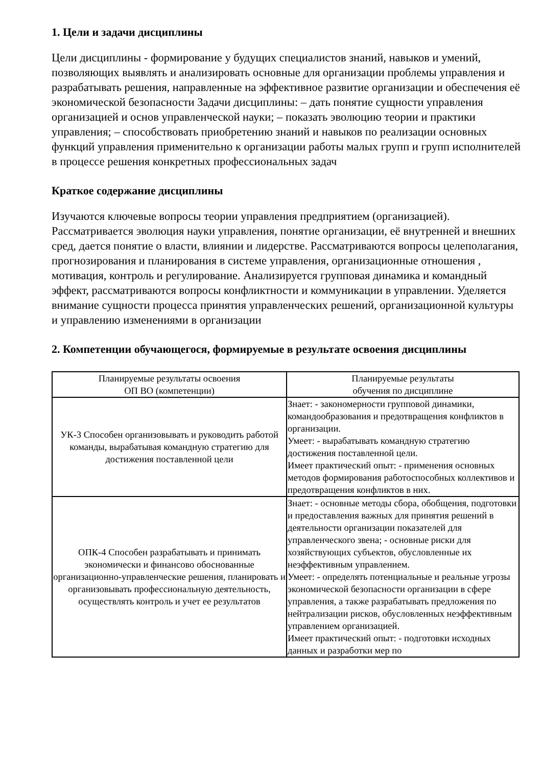1. Цели и задачи дисциплины
Цели дисциплины - формирование у будущих специалистов знаний, навыков и умений, позволяющих выявлять и анализировать основные для организации проблемы управления и разрабатывать решения, направленные на эффективное развитие организации и обеспечения её экономической безопасности Задачи дисциплины: – дать понятие сущности управления организацией и основ управленческой науки; – показать эволюцию теории и практики управления; – способствовать приобретению знаний и навыков по реализации основных функций управления применительно к организации работы малых групп и групп исполнителей в процессе решения конкретных профессиональных задач
Краткое содержание дисциплины
Изучаются ключевые вопросы теории управления предприятием (организацией). Рассматривается эволюция науки управления, понятие организации, её внутренней и внешних сред, дается понятие о власти, влиянии и лидерстве. Рассматриваются вопросы целеполагания, прогнозирования и планирования в системе управления, организационные отношения , мотивация, контроль и регулирование. Анализируется групповая динамика и командный эффект, рассматриваются вопросы конфликтности и коммуникации в управлении. Уделяется внимание сущности процесса принятия управленческих решений, организационной культуры и управлению изменениями в организации
2. Компетенции обучающегося, формируемые в результате освоения дисциплины
| Планируемые результаты освоения ОП ВО (компетенции) | Планируемые результаты обучения по дисциплине |
| --- | --- |
| УК-3 Способен организовывать и руководить работой команды, вырабатывая командную стратегию для достижения поставленной цели | Знает: - закономерности групповой динамики, командообразования и предотвращения конфликтов в организации. Умеет: - вырабатывать командную стратегию достижения поставленной цели. Имеет практический опыт: - применения основных методов формирования работоспособных коллективов и предотвращения конфликтов в них. |
| ОПК-4 Способен разрабатывать и принимать экономически и финансово обоснованные организационно-управленческие решения, планировать и организовывать профессиональную деятельность, осуществлять контроль и учет ее результатов | Знает: - основные методы сбора, обобщения, подготовки и предоставления важных для принятия решений в деятельности организации показателей для управленческого звена; - основные риски для хозяйствующих субъектов, обусловленные их неэффективным управлением. Умеет: - определять потенциальные и реальные угрозы экономической безопасности организации в сфере управления, а также разрабатывать предложения по нейтрализации рисков, обусловленных неэффективным управлением организацией. Имеет практический опыт: - подготовки исходных данных и разработки мер по |